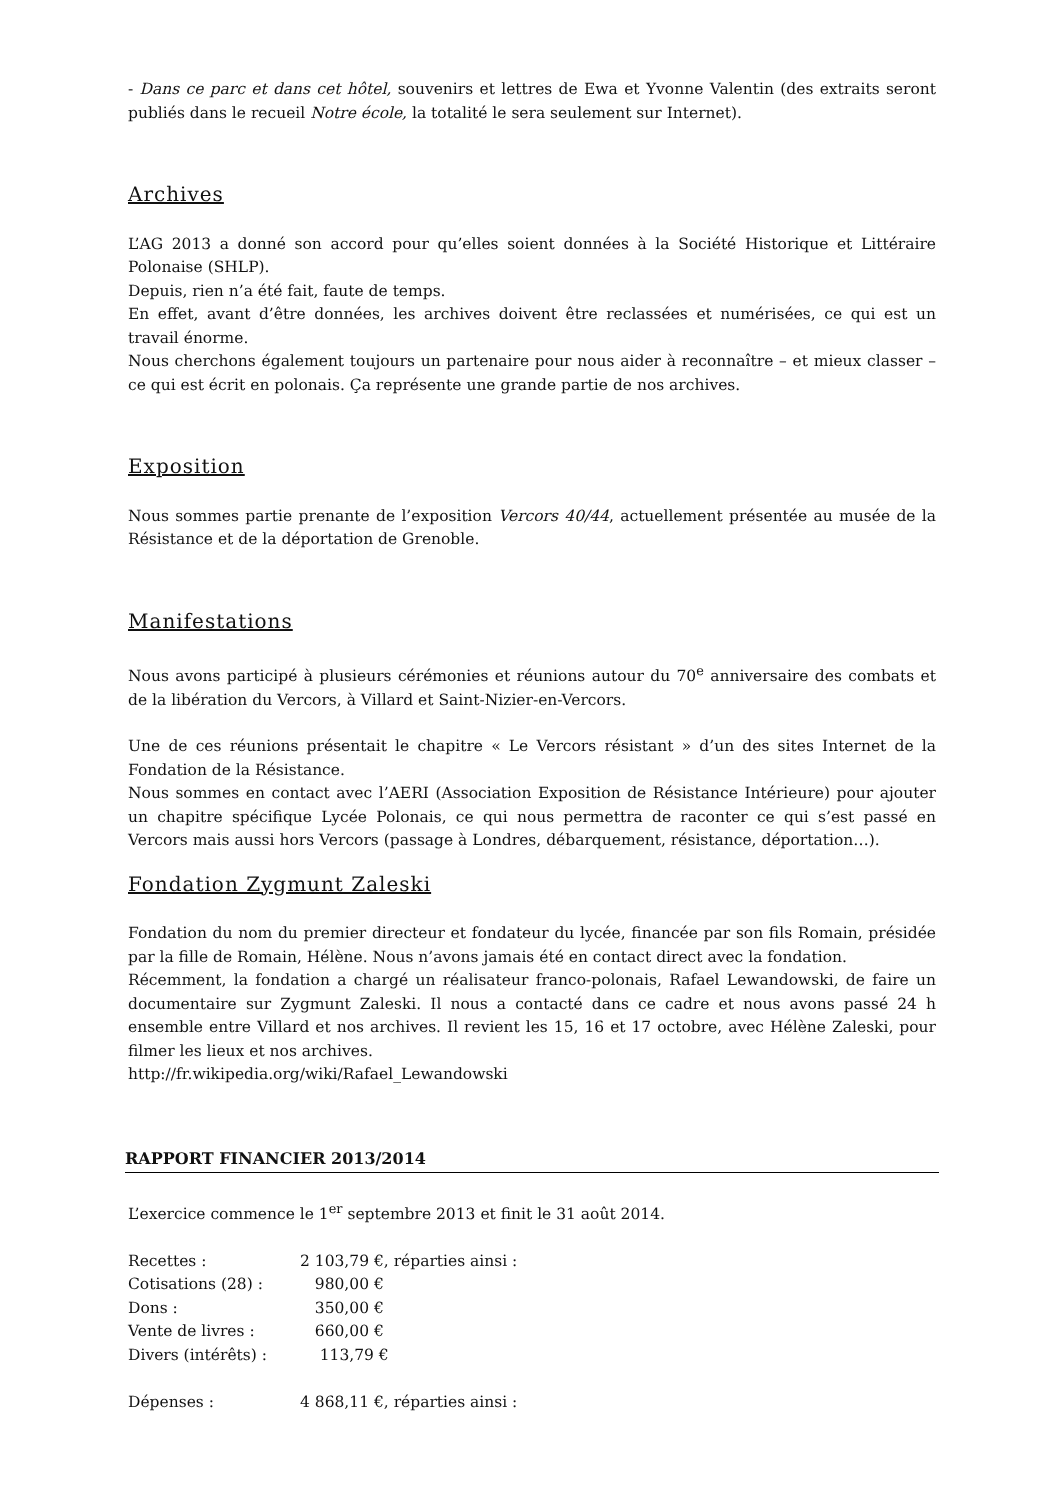- Dans ce parc et dans cet hôtel, souvenirs et lettres de Ewa et Yvonne Valentin (des extraits seront publiés dans le recueil Notre école, la totalité le sera seulement sur Internet).
Archives
L’AG 2013 a donné son accord pour qu’elles soient données à la Société Historique et Littéraire Polonaise (SHLP).
Depuis, rien n’a été fait, faute de temps.
En effet, avant d’être données, les archives doivent être reclassées et numérisées, ce qui est un travail énorme.
Nous cherchons également toujours un partenaire pour nous aider à reconnaître – et mieux classer – ce qui est écrit en polonais. Ça représente une grande partie de nos archives.
Exposition
Nous sommes partie prenante de l’exposition Vercors 40/44, actuellement présentée au musée de la Résistance et de la déportation de Grenoble.
Manifestations
Nous avons participé à plusieurs cérémonies et réunions autour du 70<sup>e</sup> anniversaire des combats et de la libération du Vercors, à Villard et Saint-Nizier-en-Vercors.
Une de ces réunions présentait le chapitre « Le Vercors résistant » d’un des sites Internet de la Fondation de la Résistance.
Nous sommes en contact avec l’AERI (Association Exposition de Résistance Intérieure) pour ajouter un chapitre spécifique Lycée Polonais, ce qui nous permettra de raconter ce qui s’est passé en Vercors mais aussi hors Vercors (passage à Londres, débarquement, résistance, déportation…).
Fondation Zygmunt Zaleski
Fondation du nom du premier directeur et fondateur du lycée, financée par son fils Romain, présidée par la fille de Romain, Hélène. Nous n’avons jamais été en contact direct avec la fondation.
Récemment, la fondation a chargé un réalisateur franco-polonais, Rafael Lewandowski, de faire un documentaire sur Zygmunt Zaleski. Il nous a contacté dans ce cadre et nous avons passé 24 h ensemble entre Villard et nos archives. Il revient les 15, 16 et 17 octobre, avec Hélène Zaleski, pour filmer les lieux et nos archives.
http://fr.wikipedia.org/wiki/Rafael_Lewandowski
RAPPORT FINANCIER 2013/2014
L’exercice commence le 1<sup>er</sup> septembre 2013 et finit le 31 août 2014.
| Recettes : | 2 103,79 €, réparties ainsi : |
| Cotisations (28) : | 980,00 € |
| Dons : | 350,00 € |
| Vente de livres : | 660,00 € |
| Divers (intérêts) : | 113,79 € |
| Dépenses : | 4 868,11 €, réparties ainsi : |